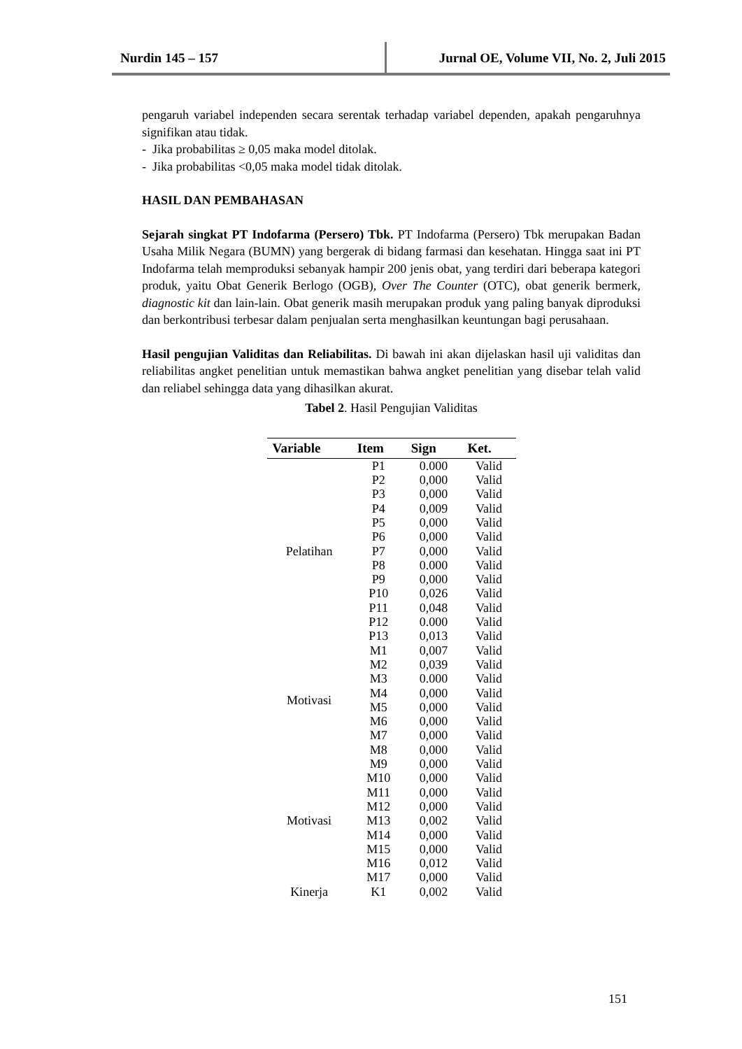Nurdin 145 – 157 Jurnal OE, Volume VII, No. 2, Juli 2015
pengaruh variabel independen secara serentak terhadap variabel dependen, apakah pengaruhnya signifikan atau tidak.
- Jika probabilitas ≥ 0,05 maka model ditolak.
- Jika probabilitas <0,05 maka model tidak ditolak.
HASIL DAN PEMBAHASAN
Sejarah singkat PT Indofarma (Persero) Tbk. PT Indofarma (Persero) Tbk merupakan Badan Usaha Milik Negara (BUMN) yang bergerak di bidang farmasi dan kesehatan. Hingga saat ini PT Indofarma telah memproduksi sebanyak hampir 200 jenis obat, yang terdiri dari beberapa kategori produk, yaitu Obat Generik Berlogo (OGB), Over The Counter (OTC), obat generik bermerk, diagnostic kit dan lain-lain. Obat generik masih merupakan produk yang paling banyak diproduksi dan berkontribusi terbesar dalam penjualan serta menghasilkan keuntungan bagi perusahaan.
Hasil pengujian Validitas dan Reliabilitas. Di bawah ini akan dijelaskan hasil uji validitas dan reliabilitas angket penelitian untuk memastikan bahwa angket penelitian yang disebar telah valid dan reliabel sehingga data yang dihasilkan akurat.
Tabel 2. Hasil Pengujian Validitas
| Variable | Item | Sign | Ket. |
| --- | --- | --- | --- |
| Pelatihan | P1 | 0.000 | Valid |
| | P2 | 0,000 | Valid |
| | P3 | 0,000 | Valid |
| | P4 | 0,009 | Valid |
| | P5 | 0,000 | Valid |
| | P6 | 0,000 | Valid |
| | P7 | 0,000 | Valid |
| | P8 | 0.000 | Valid |
| | P9 | 0,000 | Valid |
| | P10 | 0,026 | Valid |
| | P11 | 0,048 | Valid |
| | P12 | 0.000 | Valid |
| | P13 | 0,013 | Valid |
| Motivasi | M1 | 0,007 | Valid |
| | M2 | 0,039 | Valid |
| | M3 | 0.000 | Valid |
| | M4 | 0,000 | Valid |
| | M5 | 0,000 | Valid |
| | M6 | 0,000 | Valid |
| | M7 | 0,000 | Valid |
| | M8 | 0,000 | Valid |
| Motivasi | M9 | 0,000 | Valid |
| | M10 | 0,000 | Valid |
| | M11 | 0,000 | Valid |
| | M12 | 0,000 | Valid |
| | M13 | 0,002 | Valid |
| | M14 | 0,000 | Valid |
| | M15 | 0,000 | Valid |
| | M16 | 0,012 | Valid |
| | M17 | 0,000 | Valid |
| Kinerja | K1 | 0,002 | Valid |
151